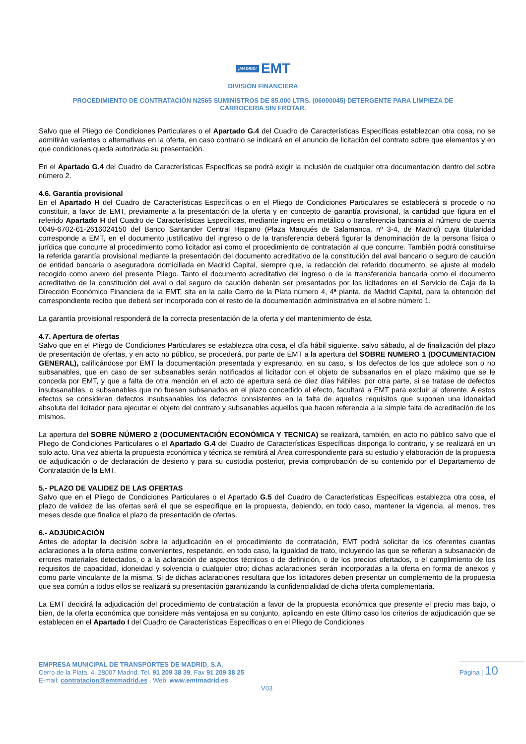¡MADRID! EMT
DIVISIÓN FINANCIERA
PROCEDIMIENTO DE CONTRATACIÓN N2565 SUMINISTROS DE 85.000 LTRS. (06000045) DETERGENTE PARA LIMPIEZA DE CARROCERIA SIN FROTAR.
Salvo que el Pliego de Condiciones Particulares o el Apartado G.4 del Cuadro de Características Específicas establezcan otra cosa, no se admitirán variantes o alternativas en la oferta, en caso contrario se indicará en el anuncio de licitación del contrato sobre que elementos y en que condiciones queda autorizada su presentación.
En el Apartado G.4 del Cuadro de Características Específicas se podrá exigir la inclusión de cualquier otra documentación dentro del sobre número 2.
4.6. Garantía provisional
En el Apartado H del Cuadro de Características Específicas o en el Pliego de Condiciones Particulares se establecerá si procede o no constituir, a favor de EMT, previamente a la presentación de la oferta y en concepto de garantía provisional, la cantidad que figura en el referido Apartado H del Cuadro de Características Específicas, mediante ingreso en metálico o transferencia bancaria al número de cuenta 0049-6702-61-2616024150 del Banco Santander Central Hispano (Plaza Marqués de Salamanca, nº 3-4, de Madrid) cuya titularidad corresponde a EMT, en el documento justificativo del ingreso o de la transferencia deberá figurar la denominación de la persona física o jurídica que concurre al procedimiento como licitador así como el procedimiento de contratación al que concurre. También podrá constituirse la referida garantía provisional mediante la presentación del documento acreditativo de la constitución del aval bancario o seguro de caución de entidad bancaria o aseguradora domiciliada en Madrid Capital, siempre que, la redacción del referido documento, se ajuste al modelo recogido como anexo del presente Pliego. Tanto el documento acreditativo del ingreso o de la transferencia bancaria como el documento acreditativo de la constitución del aval o del seguro de caución deberán ser presentados por los licitadores en el Servicio de Caja de la Dirección Económico Financiera de la EMT, sita en la calle Cerro de la Plata número 4, 4ª planta, de Madrid Capital, para la obtención del correspondiente recibo que deberá ser incorporado con el resto de la documentación administrativa en el sobre número 1.
La garantía provisional responderá de la correcta presentación de la oferta y del mantenimiento de ésta.
4.7. Apertura de ofertas
Salvo que en el Pliego de Condiciones Particulares se establezca otra cosa, el día hábil siguiente, salvo sábado, al de finalización del plazo de presentación de ofertas, y en acto no público, se procederá, por parte de EMT a la apertura del SOBRE NUMERO 1 (DOCUMENTACION GENERAL), calificándose por EMT la documentación presentada y expresando, en su caso, si los defectos de los que adolece son o no subsanables, que en caso de ser subsanables serán notificados al licitador con el objeto de subsanarlos en el plazo máximo que se le conceda por EMT, y que a falta de otra mención en el acto de apertura será de diez días hábiles; por otra parte, si se tratase de defectos insubsanables, o subsanables que no fuesen subsanados en el plazo concedido al efecto, facultará a EMT para excluir al oferente. A estos efectos se consideran defectos insubsanables los defectos consistentes en la falta de aquellos requisitos que suponen una idoneidad absoluta del licitador para ejecutar el objeto del contrato y subsanables aquellos que hacen referencia a la simple falta de acreditación de los mismos.
La apertura del SOBRE NÚMERO 2 (DOCUMENTACIÓN ECONÓMICA Y TECNICA) se realizará, también, en acto no público salvo que el Pliego de Condiciones Particulares o el Apartado G.4 del Cuadro de Características Específicas disponga lo contrario, y se realizará en un solo acto. Una vez abierta la propuesta económica y técnica se remitirá al Área correspondiente para su estudio y elaboración de la propuesta de adjudicación o de declaración de desierto y para su custodia posterior, previa comprobación de su contenido por el Departamento de Contratación de la EMT.
5.- PLAZO DE VALIDEZ DE LAS OFERTAS
Salvo que en el Pliego de Condiciones Particulares o el Apartado G.5 del Cuadro de Características Específicas establezca otra cosa, el plazo de validez de las ofertas será el que se especifique en la propuesta, debiendo, en todo caso, mantener la vigencia, al menos, tres meses desde que finalice el plazo de presentación de ofertas.
6.- ADJUDICACIÓN
Antes de adoptar la decisión sobre la adjudicación en el procedimiento de contratación, EMT podrá solicitar de los oferentes cuantas aclaraciones a la oferta estime convenientes, respetando, en todo caso, la igualdad de trato, incluyendo las que se refieran a subsanación de errores materiales detectados, o a la aclaración de aspectos técnicos o de definición, o de los precios ofertados, o el cumplimiento de los requisitos de capacidad, idoneidad y solvencia o cualquier otro; dichas aclaraciones serán incorporadas a la oferta en forma de anexos y como parte vinculante de la misma. Si de dichas aclaraciones resultara que los licitadores deben presentar un complemento de la propuesta que sea común a todos ellos se realizará su presentación garantizando la confidencialidad de dicha oferta complementaria.
La EMT decidirá la adjudicación del procedimiento de contratación a favor de la propuesta económica que presente el precio mas bajo, o bien, de la oferta económica que considere más ventajosa en su conjunto, aplicando en este último caso los criterios de adjudicación que se establecen en el Apartado I del Cuadro de Características Específicas o en el Pliego de Condiciones
EMPRESA MUNICIPAL DE TRANSPORTES DE MADRID, S.A.
Cerro de la Plata, 4. 28007 Madrid. Tel. 91 209 38 39. Fax 91 209 38 25
E-mail: contratacion@emtmadrid.es . Web: www.emtmadrid.es
Página | 10
V03